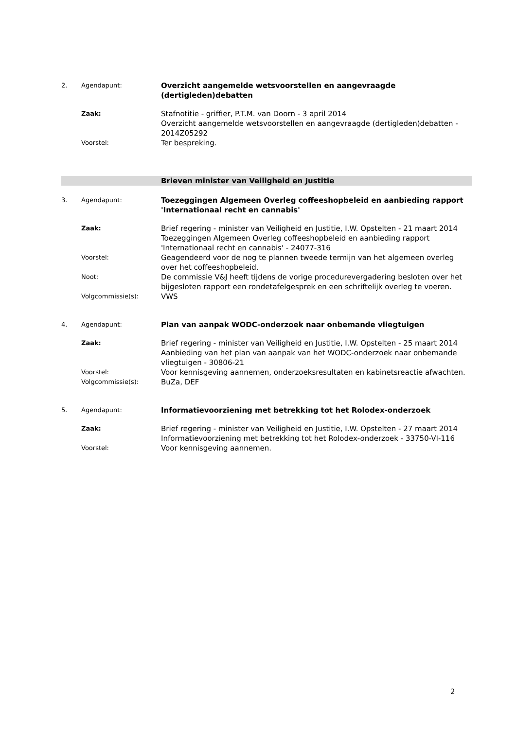2. Agendapunt:
Overzicht aangemelde wetsvoorstellen en aangevraagde (dertigleden)debatten
Zaak:
Stafnotitie - griffier, P.T.M. van Doorn - 3 april 2014
Overzicht aangemelde wetsvoorstellen en aangevraagde (dertigleden)debatten - 2014Z05292
Voorstel:
Ter bespreking.
Brieven minister van Veiligheid en Justitie
3. Agendapunt:
Toezeggingen Algemeen Overleg coffeeshopbeleid en aanbieding rapport 'Internationaal recht en cannabis'
Zaak:
Brief regering - minister van Veiligheid en Justitie, I.W. Opstelten - 21 maart 2014
Toezeggingen Algemeen Overleg coffeeshopbeleid en aanbieding rapport 'Internationaal recht en cannabis' - 24077-316
Voorstel:
Geagendeerd voor de nog te plannen tweede termijn van het algemeen overleg over het coffeeshopbeleid.
Noot:
De commissie V&J heeft tijdens de vorige procedurevergadering besloten over het bijgesloten rapport een rondetafelgesprek en een schriftelijk overleg te voeren.
Volgcommissie(s):
VWS
4. Agendapunt:
Plan van aanpak WODC-onderzoek naar onbemande vliegtuigen
Zaak:
Brief regering - minister van Veiligheid en Justitie, I.W. Opstelten - 25 maart 2014
Aanbieding van het plan van aanpak van het WODC-onderzoek naar onbemande vliegtuigen - 30806-21
Voorstel:
Voor kennisgeving aannemen, onderzoeksresultaten en kabinetsreactie afwachten.
Volgcommissie(s):
BuZa, DEF
5. Agendapunt:
Informatievoorziening met betrekking tot het Rolodex-onderzoek
Zaak:
Brief regering - minister van Veiligheid en Justitie, I.W. Opstelten - 27 maart 2014
Informatievoorziening met betrekking tot het Rolodex-onderzoek - 33750-VI-116
Voorstel:
Voor kennisgeving aannemen.
2